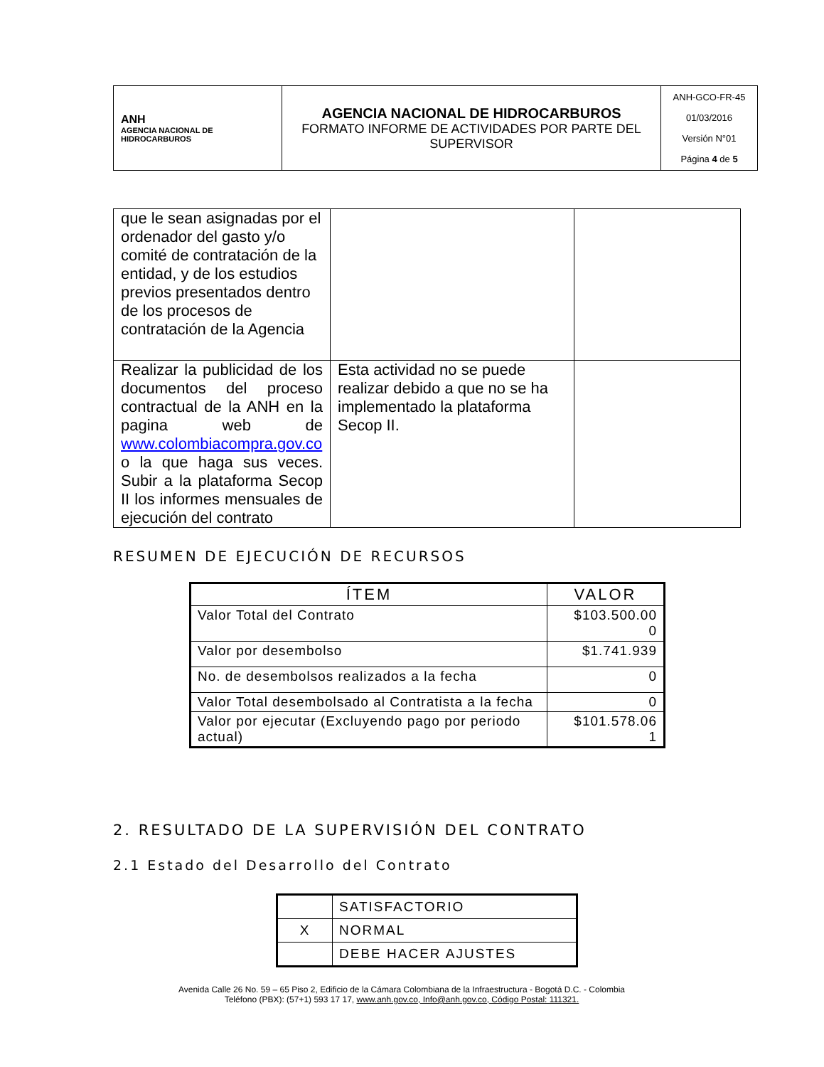| ANH AGENCIA NACIONAL DE HIDROCARBUROS | AGENCIA NACIONAL DE HIDROCARBUROS FORMATO INFORME DE ACTIVIDADES POR PARTE DEL SUPERVISOR | ANH-GCO-FR-45 01/03/2016 Versión N°01 Página 4 de 5 |
| que le sean asignadas por el ordenador del gasto y/o comité de contratación de la entidad, y de los estudios previos presentados dentro de los procesos de contratación de la Agencia | | |
| Realizar la publicidad de los documentos del proceso contractual de la ANH en la pagina web de www.colombiacompra.gov.co o la que haga sus veces. Subir a la plataforma Secop II los informes mensuales de ejecución del contrato | Esta actividad no se puede realizar debido a que no se ha implementado la plataforma Secop II. | |
RESUMEN DE EJECUCIÓN DE RECURSOS
| ÍTEM | VALOR |
| --- | --- |
| Valor Total del Contrato | $103.500.00 0 |
| Valor por desembolso | $1.741.939 |
| No. de desembolsos realizados a la fecha | 0 |
| Valor Total desembolsado al Contratista a la fecha | 0 |
| Valor por ejecutar (Excluyendo pago por periodo actual) | $101.578.06 1 |
2. RESULTADO DE LA SUPERVISIÓN DEL CONTRATO
2.1 Estado del Desarrollo del Contrato
| | SATISFACTORIO |
| X | NORMAL |
| | DEBE HACER AJUSTES |
Avenida Calle 26 No. 59 – 65 Piso 2, Edificio de la Cámara Colombiana de la Infraestructura - Bogotá D.C. - Colombia
Teléfono (PBX): (57+1) 593 17 17, www.anh.gov.co, Info@anh.gov.co, Código Postal: 111321.